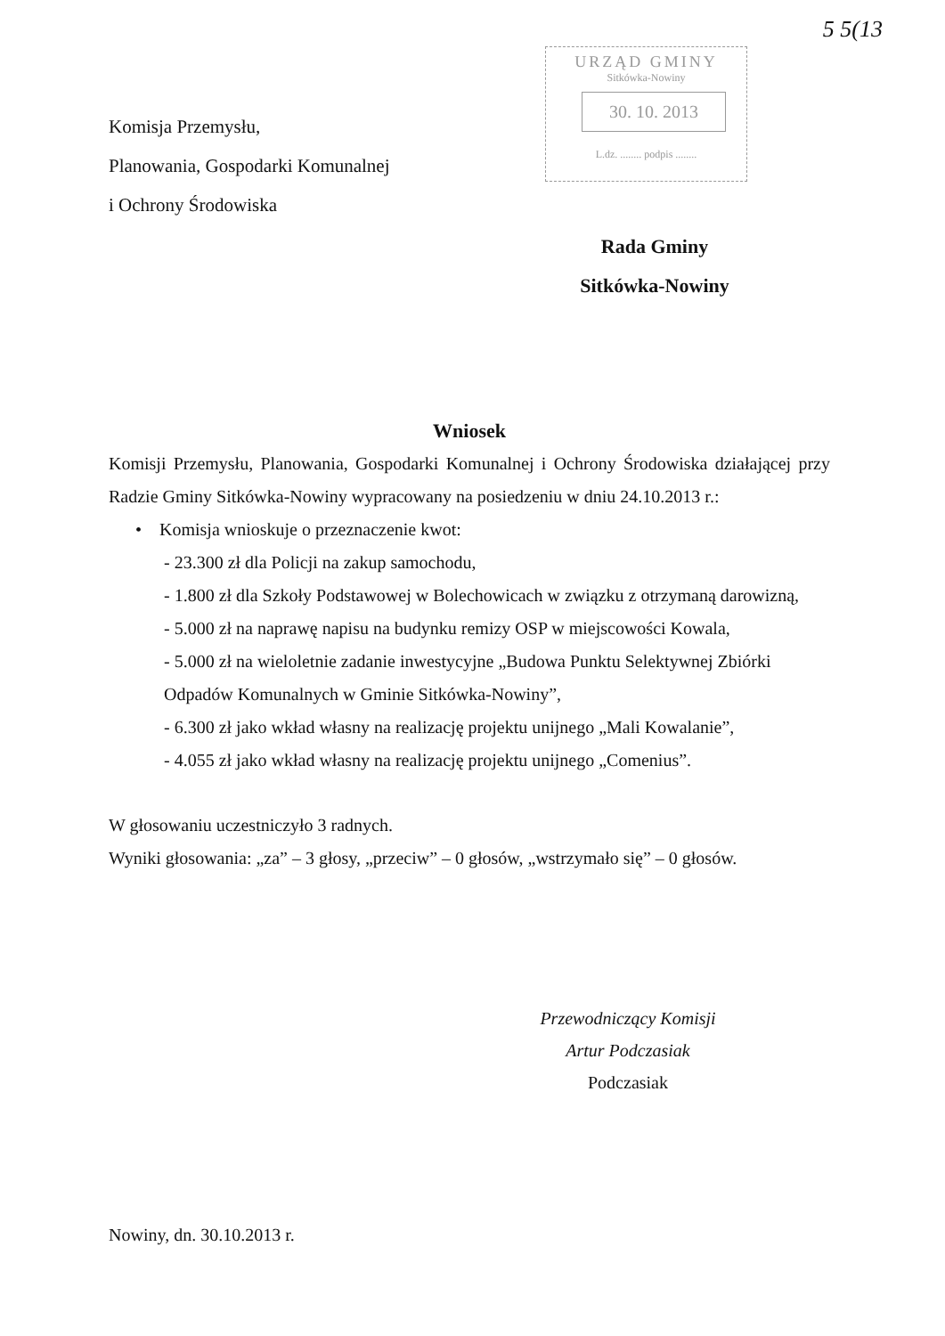5 5(13
URZĄD GMINY
Sitkówka-Nowiny
30. 10. 2013
L.dz. ........ podpis ........
Komisja Przemysłu,
Planowania, Gospodarki Komunalnej
i Ochrony Środowiska
Rada Gminy
Sitkówka-Nowiny
Wniosek
Komisji Przemysłu, Planowania, Gospodarki Komunalnej i Ochrony Środowiska działającej przy Radzie Gminy Sitkówka-Nowiny wypracowany na posiedzeniu w dniu 24.10.2013 r.:
• Komisja wnioskuje o przeznaczenie kwot:
- 23.300 zł dla Policji na zakup samochodu,
- 1.800 zł dla Szkoły Podstawowej w Bolechowicach w związku z otrzymaną darowizną,
- 5.000 zł na naprawę napisu na budynku remizy OSP w miejscowości Kowala,
- 5.000 zł na wieloletnie zadanie inwestycyjne „Budowa Punktu Selektywnej Zbiórki Odpadów Komunalnych w Gminie Sitkówka-Nowiny”,
- 6.300 zł jako wkład własny na realizację projektu unijnego „Mali Kowalanie”,
- 4.055 zł jako wkład własny na realizację projektu unijnego „Comenius”.
W głosowaniu uczestniczyło 3 radnych.
Wyniki głosowania: „za” – 3 głosy, „przeciw” – 0 głosów, „wstrzymało się” – 0 głosów.
Przewodniczący Komisji
Artur Podczasiak
Podczasiak
Nowiny, dn. 30.10.2013 r.